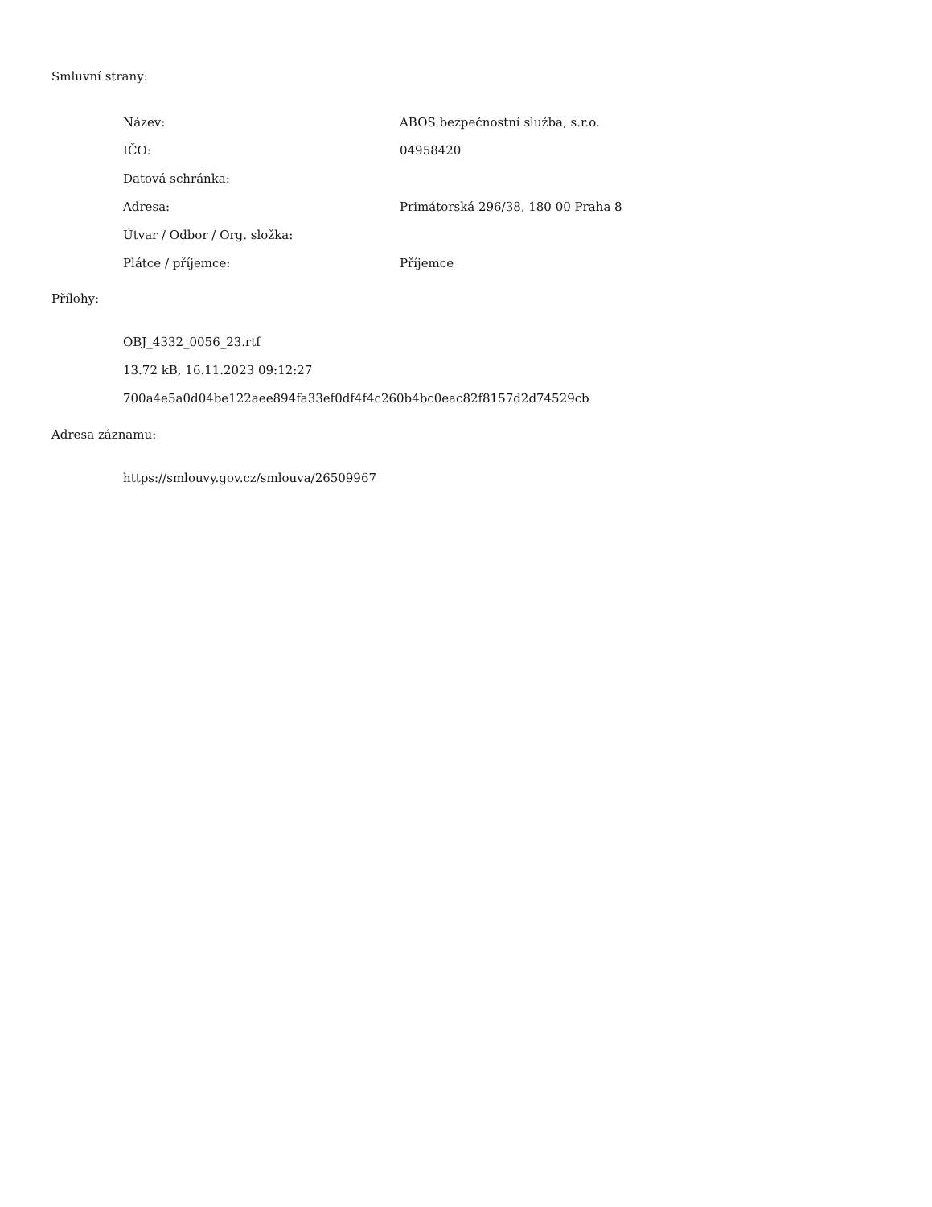Smluvní strany:
| Název: | ABOS bezpečnostní služba, s.r.o. |
| IČO: | 04958420 |
| Datová schránka: | |
| Adresa: | Primátorská 296/38, 180 00 Praha 8 |
| Útvar / Odbor / Org. složka: | |
| Plátce / příjemce: | Příjemce |
Přílohy:
OBJ_4332_0056_23.rtf
13.72 kB, 16.11.2023 09:12:27
700a4e5a0d04be122aee894fa33ef0df4f4c260b4bc0eac82f8157d2d74529cb
Adresa záznamu:
https://smlouvy.gov.cz/smlouva/26509967